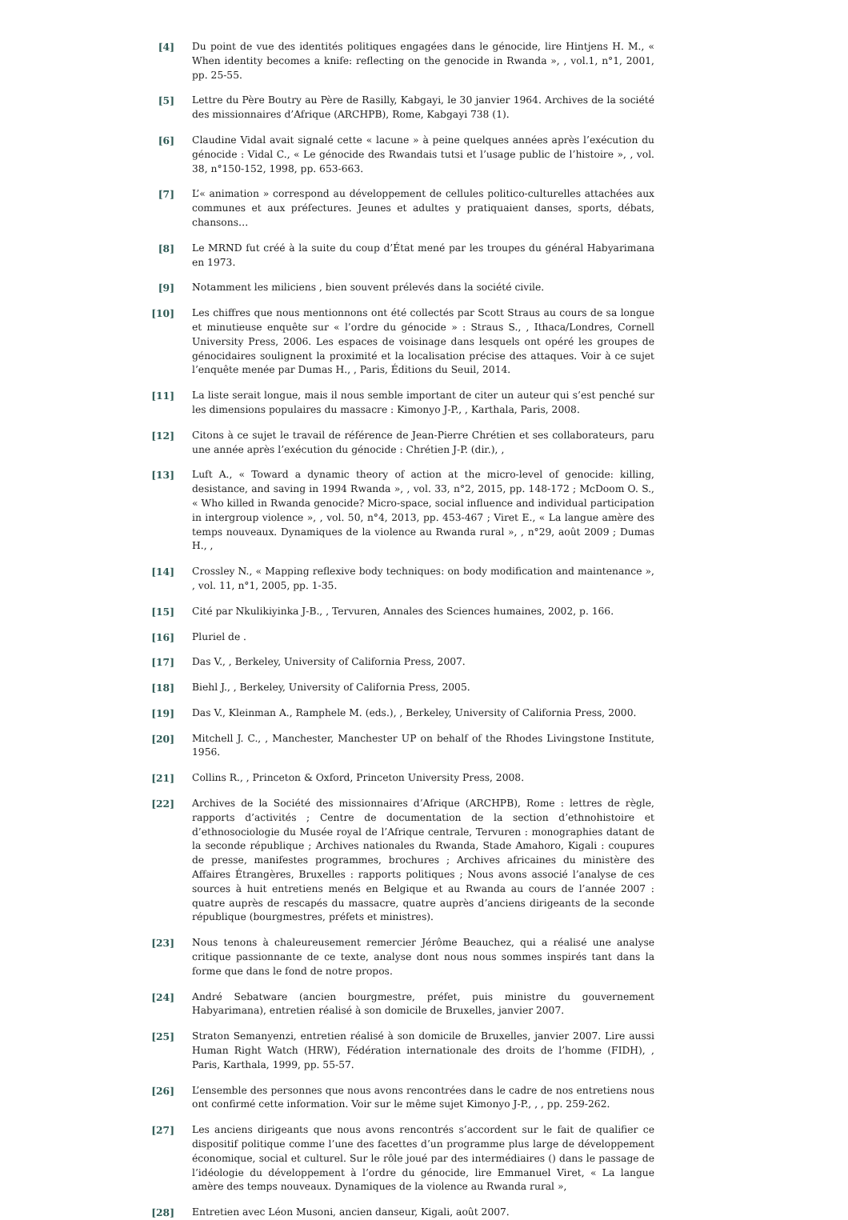[4] Du point de vue des identités politiques engagées dans le génocide, lire Hintjens H. M., « When identity becomes a knife: reflecting on the genocide in Rwanda », , vol.1, n°1, 2001, pp. 25-55.
[5] Lettre du Père Boutry au Père de Rasilly, Kabgayi, le 30 janvier 1964. Archives de la société des missionnaires d’Afrique (ARCHPB), Rome, Kabgayi 738 (1).
[6] Claudine Vidal avait signalé cette « lacune » à peine quelques années après l’exécution du génocide : Vidal C., « Le génocide des Rwandais tutsi et l’usage public de l’histoire », , vol. 38, n°150-152, 1998, pp. 653-663.
[7] L’« animation » correspond au développement de cellules politico-culturelles attachées aux communes et aux préfectures. Jeunes et adultes y pratiquaient danses, sports, débats, chansons…
[8] Le MRND fut créé à la suite du coup d’État mené par les troupes du général Habyarimana en 1973.
[9] Notamment les miliciens , bien souvent prélevés dans la société civile.
[10] Les chiffres que nous mentionnons ont été collectés par Scott Straus au cours de sa longue et minutieuse enquête sur « l’ordre du génocide » : Straus S., , Ithaca/Londres, Cornell University Press, 2006. Les espaces de voisinage dans lesquels ont opéré les groupes de génocidaires soulignent la proximité et la localisation précise des attaques. Voir à ce sujet l’enquête menée par Dumas H., , Paris, Éditions du Seuil, 2014.
[11] La liste serait longue, mais il nous semble important de citer un auteur qui s’est penché sur les dimensions populaires du massacre : Kimonyo J-P., , Karthala, Paris, 2008.
[12] Citons à ce sujet le travail de référence de Jean-Pierre Chrétien et ses collaborateurs, paru une année après l’exécution du génocide : Chrétien J-P. (dir.), ,
[13] Luft A., « Toward a dynamic theory of action at the micro-level of genocide: killing, desistance, and saving in 1994 Rwanda », , vol. 33, n°2, 2015, pp. 148-172 ; McDoom O. S., « Who killed in Rwanda genocide? Micro-space, social influence and individual participation in intergroup violence », , vol. 50, n°4, 2013, pp. 453-467 ; Viret E., « La langue amère des temps nouveaux. Dynamiques de la violence au Rwanda rural », , n°29, août 2009 ; Dumas H., ,
[14] Crossley N., « Mapping reflexive body techniques: on body modification and maintenance », , vol. 11, n°1, 2005, pp. 1-35.
[15] Cité par Nkulikiyinka J-B., , Tervuren, Annales des Sciences humaines, 2002, p. 166.
[16] Pluriel de .
[17] Das V., , Berkeley, University of California Press, 2007.
[18] Biehl J., , Berkeley, University of California Press, 2005.
[19] Das V., Kleinman A., Ramphele M. (eds.), , Berkeley, University of California Press, 2000.
[20] Mitchell J. C., , Manchester, Manchester UP on behalf of the Rhodes Livingstone Institute, 1956.
[21] Collins R., , Princeton & Oxford, Princeton University Press, 2008.
[22] Archives de la Société des missionnaires d’Afrique (ARCHPB), Rome : lettres de règle, rapports d’activités ; Centre de documentation de la section d’ethnohistoire et d’ethnosociologie du Musée royal de l’Afrique centrale, Tervuren : monographies datant de la seconde république ; Archives nationales du Rwanda, Stade Amahoro, Kigali : coupures de presse, manifestes programmes, brochures ; Archives africaines du ministère des Affaires Étrangères, Bruxelles : rapports politiques ; Nous avons associé l’analyse de ces sources à huit entretiens menés en Belgique et au Rwanda au cours de l’année 2007 : quatre auprès de rescapés du massacre, quatre auprès d’anciens dirigeants de la seconde république (bourgmestres, préfets et ministres).
[23] Nous tenons à chaleureusement remercier Jérôme Beauchez, qui a réalisé une analyse critique passionnante de ce texte, analyse dont nous nous sommes inspirés tant dans la forme que dans le fond de notre propos.
[24] André Sebatware (ancien bourgmestre, préfet, puis ministre du gouvernement Habyarimana), entretien réalisé à son domicile de Bruxelles, janvier 2007.
[25] Straton Semanyenzi, entretien réalisé à son domicile de Bruxelles, janvier 2007. Lire aussi Human Right Watch (HRW), Fédération internationale des droits de l’homme (FIDH), , Paris, Karthala, 1999, pp. 55-57.
[26] L’ensemble des personnes que nous avons rencontrées dans le cadre de nos entretiens nous ont confirmé cette information. Voir sur le même sujet Kimonyo J-P., , , pp. 259-262.
[27] Les anciens dirigeants que nous avons rencontrés s’accordent sur le fait de qualifier ce dispositif politique comme l’une des facettes d’un programme plus large de développement économique, social et culturel. Sur le rôle joué par des intermédiaires () dans le passage de l’idéologie du développement à l’ordre du génocide, lire Emmanuel Viret, « La langue amère des temps nouveaux. Dynamiques de la violence au Rwanda rural »,
[28] Entretien avec Léon Musoni, ancien danseur, Kigali, août 2007.